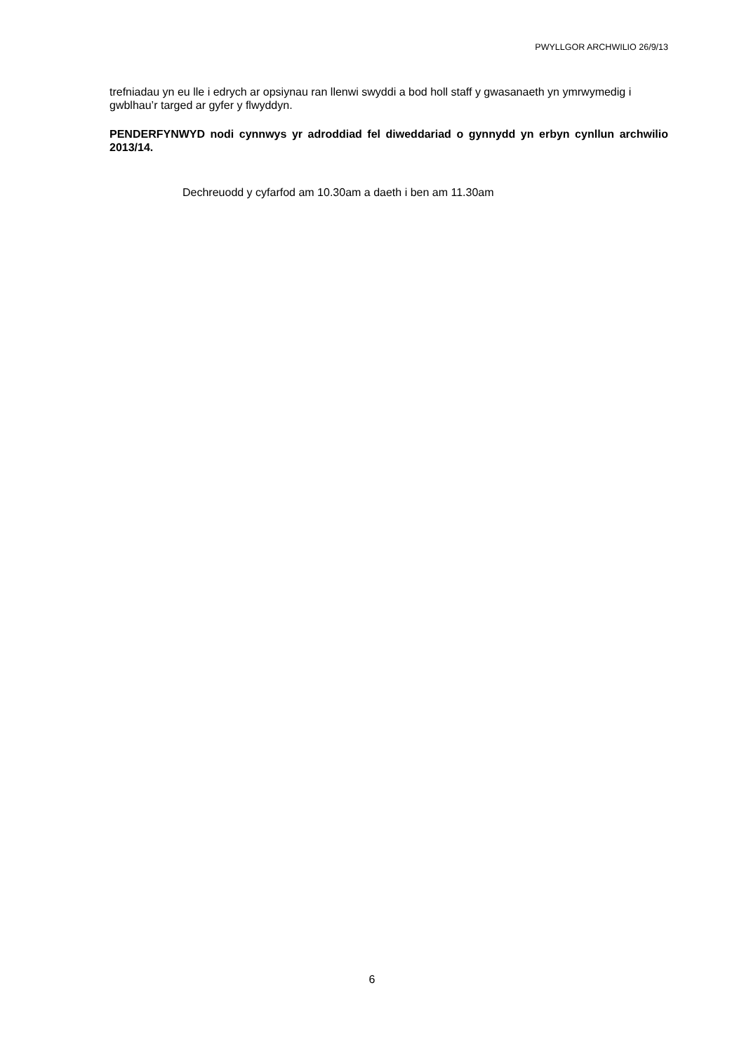PWYLLGOR ARCHWILIO 26/9/13
trefniadau yn eu lle i edrych ar opsiynau ran llenwi swyddi a bod holl staff y gwasanaeth yn ymrwymedig i gwblhau’r targed ar gyfer y flwyddyn.
PENDERFYNWYD nodi cynnwys yr adroddiad fel diweddariad o gynnydd yn erbyn cynllun archwilio 2013/14.
Dechreuodd y cyfarfod am 10.30am a daeth i ben am 11.30am
6